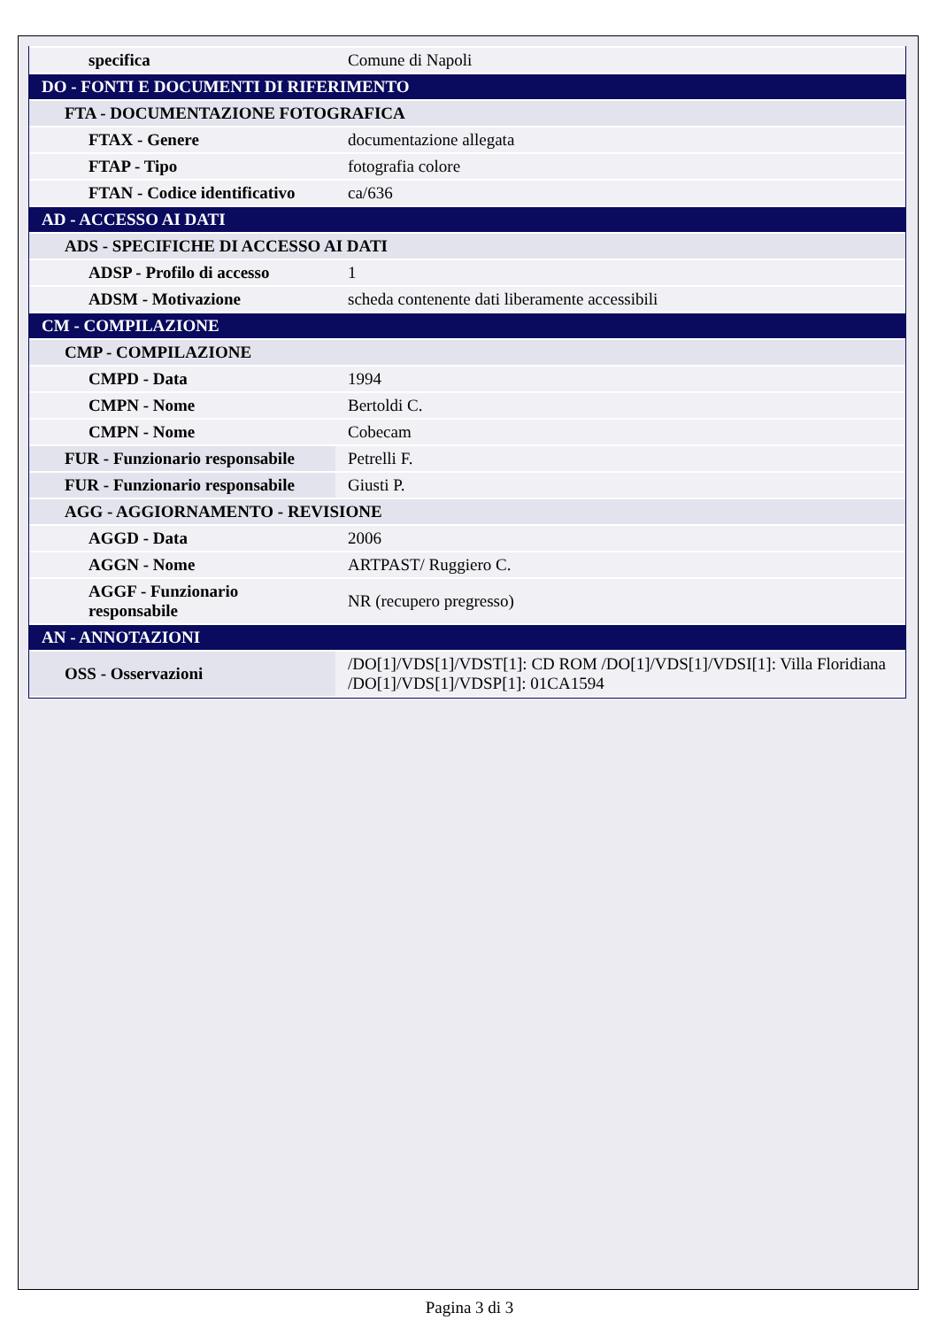| specifica | Comune di Napoli |
| DO - FONTI E DOCUMENTI DI RIFERIMENTO | |
| FTA - DOCUMENTAZIONE FOTOGRAFICA | |
| FTAX - Genere | documentazione allegata |
| FTAP - Tipo | fotografia colore |
| FTAN - Codice identificativo | ca/636 |
| AD - ACCESSO AI DATI | |
| ADS - SPECIFICHE DI ACCESSO AI DATI | |
| ADSP - Profilo di accesso | 1 |
| ADSM - Motivazione | scheda contenente dati liberamente accessibili |
| CM - COMPILAZIONE | |
| CMP - COMPILAZIONE | |
| CMPD - Data | 1994 |
| CMPN - Nome | Bertoldi C. |
| CMPN - Nome | Cobecam |
| FUR - Funzionario responsabile | Petrelli F. |
| FUR - Funzionario responsabile | Giusti P. |
| AGG - AGGIORNAMENTO - REVISIONE | |
| AGGD - Data | 2006 |
| AGGN - Nome | ARTPAST/ Ruggiero C. |
| AGGF - Funzionario responsabile | NR (recupero pregresso) |
| AN - ANNOTAZIONI | |
| OSS - Osservazioni | /DO[1]/VDS[1]/VDST[1]: CD ROM /DO[1]/VDS[1]/VDSI[1]: Villa Floridiana /DO[1]/VDS[1]/VDSP[1]: 01CA1594 |
Pagina 3 di 3